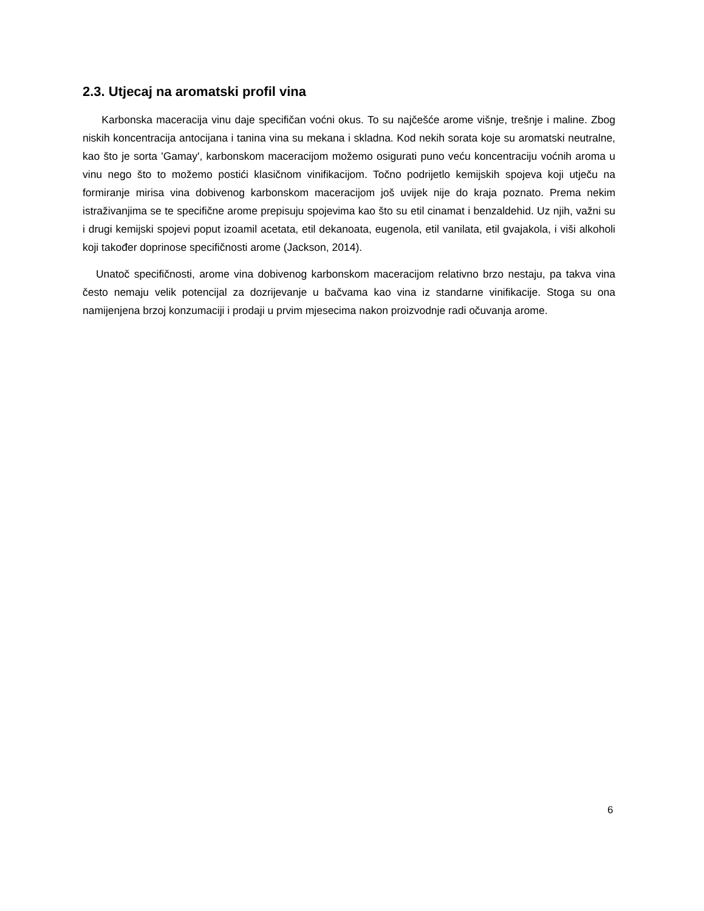2.3. Utjecaj na aromatski profil vina
Karbonska maceracija vinu daje specifičan voćni okus. To su najčešće arome višnje, trešnje i maline. Zbog niskih koncentracija antocijana i tanina vina su mekana i skladna. Kod nekih sorata koje su aromatski neutralne, kao što je sorta 'Gamay', karbonskom maceracijom možemo osigurati puno veću koncentraciju voćnih aroma u vinu nego što to možemo postići klasičnom vinifikacijom. Točno podrijetlo kemijskih spojeva koji utječu na formiranje mirisa vina dobivenog karbonskom maceracijom još uvijek nije do kraja poznato. Prema nekim istraživanjima se te specifične arome prepisuju spojevima kao što su etil cinamat i benzaldehid. Uz njih, važni su i drugi kemijski spojevi poput izoamil acetata, etil dekanoata, eugenola, etil vanilata, etil gvajakola, i viši alkoholi koji također doprinose specifičnosti arome (Jackson, 2014).
Unatoč specifičnosti, arome vina dobivenog karbonskom maceracijom relativno brzo nestaju, pa takva vina često nemaju velik potencijal za dozrijevanje u bačvama kao vina iz standarne vinifikacije. Stoga su ona namijenjena brzoj konzumaciji i prodaji u prvim mjesecima nakon proizvodnje radi očuvanja arome.
6